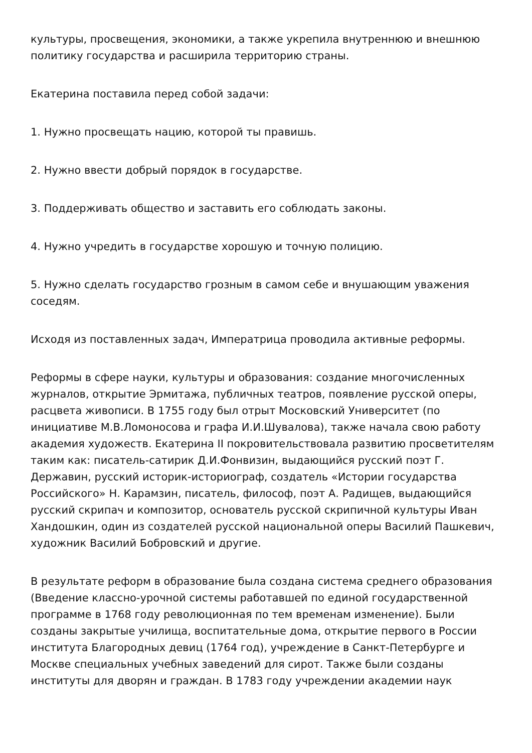культуры, просвещения, экономики, а также укрепила внутреннюю и внешнюю политику государства и расширила территорию страны.
Екатерина поставила перед собой задачи:
1. Нужно просвещать нацию, которой ты правишь.
2. Нужно ввести добрый порядок в государстве.
3. Поддерживать общество и заставить его соблюдать законы.
4. Нужно учредить в государстве хорошую и точную полицию.
5. Нужно сделать государство грозным в самом себе и внушающим уважения соседям.
Исходя из поставленных задач, Императрица проводила активные реформы.
Реформы в сфере науки, культуры и образования: создание многочисленных журналов, открытие Эрмитажа, публичных театров, появление русской оперы, расцвета живописи. В 1755 году был отрыт Московский Университет (по инициативе М.В.Ломоносова и графа И.И.Шувалова), также начала свою работу академия художеств. Екатерина II покровительствовала развитию просветителям таким как: писатель-сатирик Д.И.Фонвизин, выдающийся русский поэт Г. Державин, русский историк-историограф, создатель «Истории государства Российского» Н. Карамзин, писатель, философ, поэт А. Радищев, выдающийся русский скрипач и композитор, основатель русской скрипичной культуры Иван Хандошкин, один из создателей русской национальной оперы Василий Пашкевич, художник Василий Бобровский и другие.
В результате реформ в образование была создана система среднего образования (Введение классно-урочной системы работавшей по единой государственной программе в 1768 году революционная по тем временам изменение). Были созданы закрытые училища, воспитательные дома, открытие первого в России института Благородных девиц (1764 год), учреждение в Санкт-Петербурге и Москве специальных учебных заведений для сирот. Также были созданы институты для дворян и граждан. В 1783 году учреждении академии наук